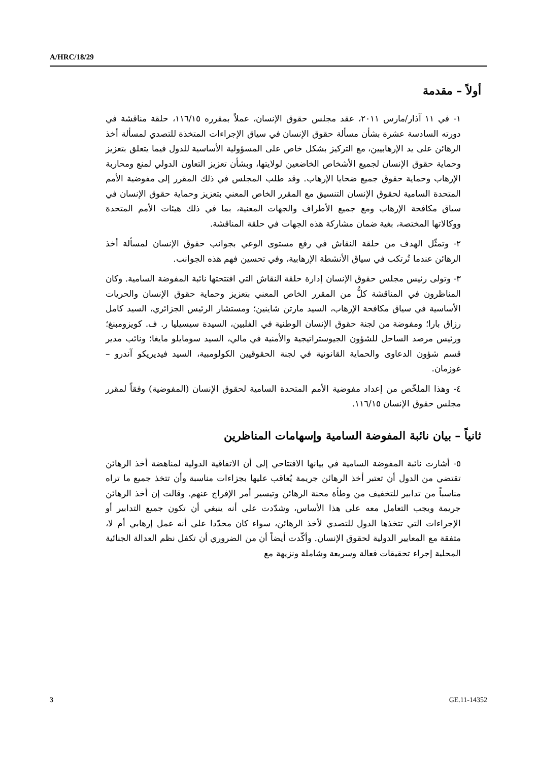A/HRC/18/29
أولاً – مقدمة
١- في ١١ آذار/مارس ٢٠١١، عقد مجلس حقوق الإنسان، عملاً بمقرره ١١٦/١٥، حلقة مناقشة في دورته السادسة عشرة بشأن مسألة حقوق الإنسان في سياق الإجراءات المتخذة للتصدي لمسألة أخذ الرهائن على يد الإرهابيين، مع التركيز بشكل خاص على المسؤولية الأساسية للدول فيما يتعلق بتعزيز وحماية حقوق الإنسان لجميع الأشخاص الخاضعين لولايتها، وبشأن تعزيز التعاون الدولي لمنع ومحاربة الإرهاب وحماية حقوق جميع ضحايا الإرهاب. وقد طلب المجلس في ذلك المقرر إلى مفوضية الأمم المتحدة السامية لحقوق الإنسان التنسيق مع المقرر الخاص المعني بتعزيز وحماية حقوق الإنسان في سياق مكافحة الإرهاب ومع جميع الأطراف والجهات المعنية، بما في ذلك هيئات الأمم المتحدة ووكالاتها المختصة، بغية ضمان مشاركة هذه الجهات في حلقة المناقشة.
٢- وتمثّل الهدف من حلقة النقاش في رفع مستوى الوعي بجوانب حقوق الإنسان لمسألة أخذ الرهائن عندما تُرتكب في سياق الأنشطة الإرهابية، وفي تحسين فهم هذه الجوانب.
٣- وتولى رئيس مجلس حقوق الإنسان إدارة حلقة النقاش التي افتتحتها نائبة المفوضة السامية. وكان المناظرون في المناقشة كلٌّ من المقرر الخاص المعني بتعزيز وحماية حقوق الإنسان والحريات الأساسية في سياق مكافحة الإرهاب، السيد مارتن شاينين؛ ومستشار الرئيس الجزائري، السيد كامل رزاق بارا؛ ومفوضة من لجنة حقوق الإنسان الوطنية في الفلبين، السيدة سيسيليا ر. ف. كويزومبنغ؛ ورئيس مرصد الساحل للشؤون الجيوستراتيجية والأمنية في مالي، السيد سومايلو مايغا؛ ونائب مدير قسم شؤون الدعاوى والحماية القانونية في لجنة الحقوقيين الكولومبية، السيد فيديريكو آندرو – غوزمان.
٤- وهذا الملخّص من إعداد مفوضية الأمم المتحدة السامية لحقوق الإنسان (المفوضية) وفقاً لمقرر مجلس حقوق الإنسان ١١٦/١٥.
ثانياً – بيان نائبة المفوضة السامية وإسهامات المناظرين
٥- أشارت نائبة المفوضة السامية في بيانها الافتتاحي إلى أن الاتفاقية الدولية لمناهضة أخذ الرهائن تقتضي من الدول أن تعتبر أخذ الرهائن جريمة يُعاقب عليها بجزاءات مناسبة وأن تتخذ جميع ما تراه مناسباً من تدابير للتخفيف من وطأة محنة الرهائن وتيسير أمر الإفراج عنهم. وقالت إن أخذ الرهائن جريمة ويجب التعامل معه على هذا الأساس، وشدّدت على أنه ينبغي أن تكون جميع التدابير أو الإجراءات التي تتخذها الدول للتصدي لأخذ الرهائن، سواء كان محدّدا على أنه عمل إرهابي أم لا، متفقة مع المعايير الدولية لحقوق الإنسان. وأكّدت أيضاً أن من الضروري أن تكفل نظم العدالة الجنائية المحلية إجراء تحقيقات فعالة وسريعة وشاملة ونزيهة مع
3 GE.11-14352